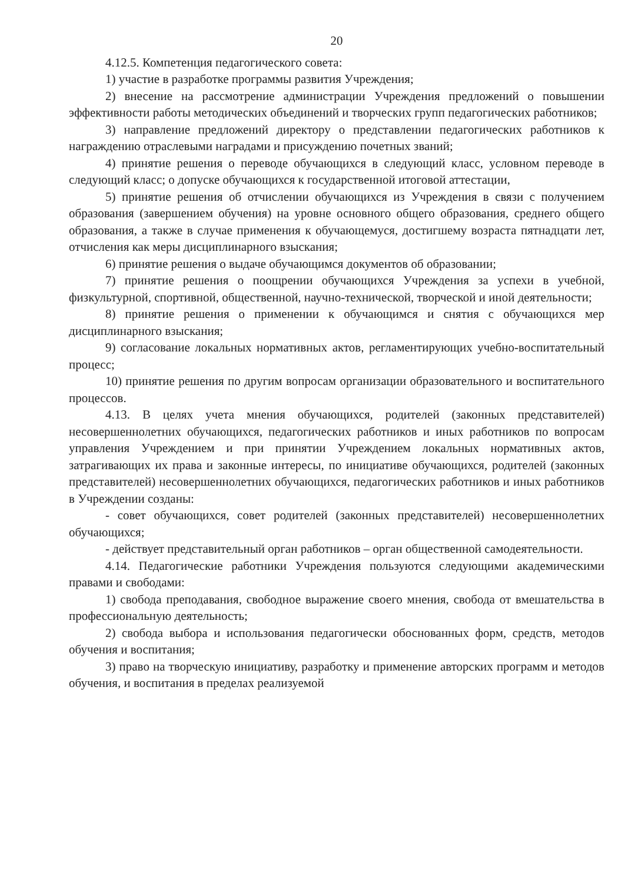20
4.12.5. Компетенция педагогического совета:
1) участие в разработке программы развития Учреждения;
2) внесение на рассмотрение администрации Учреждения предложений о повышении эффективности работы методических объединений и творческих групп педагогических работников;
3) направление предложений директору о представлении педагогических работников к награждению отраслевыми наградами и присуждению почетных званий;
4) принятие решения о переводе обучающихся в следующий класс, условном переводе в следующий класс; о допуске обучающихся к государственной итоговой аттестации,
5) принятие решения об отчислении обучающихся из Учреждения в связи с получением образования (завершением обучения) на уровне основного общего образования, среднего общего образования, а также в случае применения к обучающемуся, достигшему возраста пятнадцати лет, отчисления как меры дисциплинарного взыскания;
6) принятие решения о выдаче обучающимся документов об образовании;
7) принятие решения о поощрении обучающихся Учреждения за успехи в учебной, физкультурной, спортивной, общественной, научно-технической, творческой и иной деятельности;
8) принятие решения о применении к обучающимся и снятия с обучающихся мер дисциплинарного взыскания;
9) согласование локальных нормативных актов, регламентирующих учебно-воспитательный процесс;
10) принятие решения по другим вопросам организации образовательного и воспитательного процессов.
4.13. В целях учета мнения обучающихся, родителей (законных представителей) несовершеннолетних обучающихся, педагогических работников и иных работников по вопросам управления Учреждением и при принятии Учреждением локальных нормативных актов, затрагивающих их права и законные интересы, по инициативе обучающихся, родителей (законных представителей) несовершеннолетних обучающихся, педагогических работников и иных работников в Учреждении созданы:
- совет обучающихся, совет родителей (законных представителей) несовершеннолетних обучающихся;
- действует представительный орган работников – орган общественной самодеятельности.
4.14. Педагогические работники Учреждения пользуются следующими академическими правами и свободами:
1) свобода преподавания, свободное выражение своего мнения, свобода от вмешательства в профессиональную деятельность;
2) свобода выбора и использования педагогически обоснованных форм, средств, методов обучения и воспитания;
3) право на творческую инициативу, разработку и применение авторских программ и методов обучения, и воспитания в пределах реализуемой